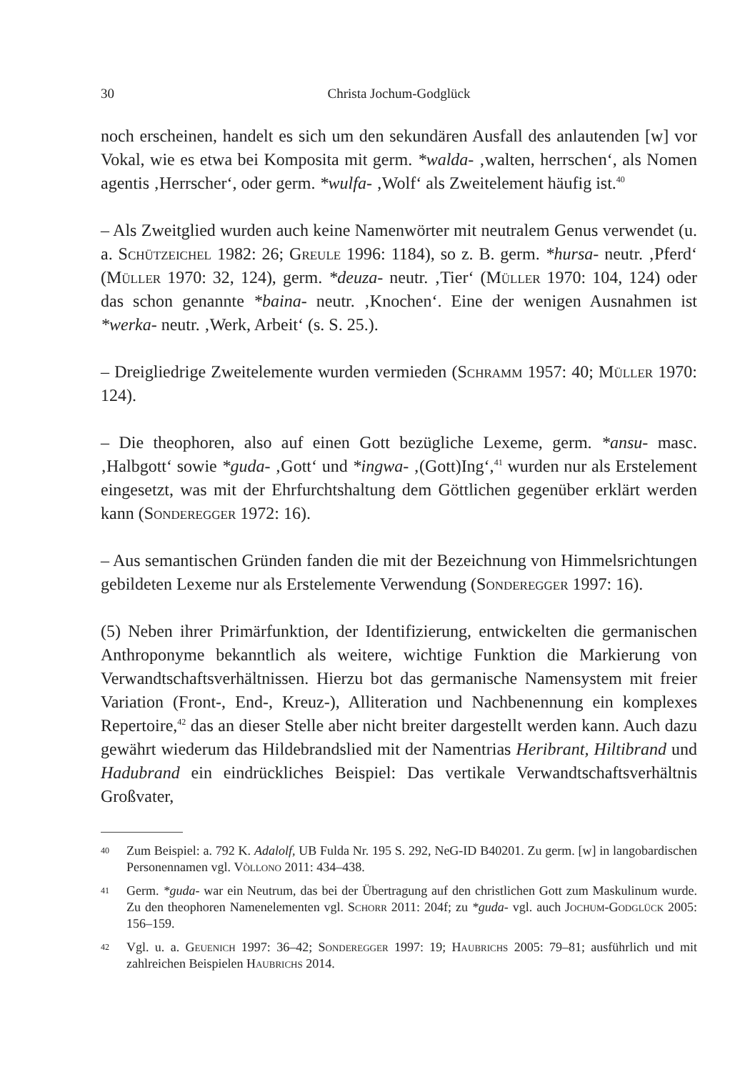30 Christa Jochum-Godglück
noch erscheinen, handelt es sich um den sekundären Ausfall des anlautenden [w] vor Vokal, wie es etwa bei Komposita mit germ. *walda- ‚walten, herrschen‘, als Nomen agentis ‚Herrscher‘, oder germ. *wulfa- ‚Wolf‘ als Zweitelement häufig ist.<sup>40</sup>
– Als Zweitglied wurden auch keine Namenwörter mit neutralem Genus verwendet (u. a. Schützeichel 1982: 26; Greule 1996: 1184), so z. B. germ. *hursa- neutr. ‚Pferd‘ (Müller 1970: 32, 124), germ. *deuza- neutr. ‚Tier‘ (Müller 1970: 104, 124) oder das schon genannte *baina- neutr. ‚Knochen‘. Eine der wenigen Ausnahmen ist *werka- neutr. ‚Werk, Arbeit‘ (s. S. 25.).
– Dreigliedrige Zweitelemente wurden vermieden (Schramm 1957: 40; Müller 1970: 124).
– Die theophoren, also auf einen Gott bezügliche Lexeme, germ. *ansu- masc. ‚Halbgott‘ sowie *guda- ‚Gott‘ und *ingwa- ‚(Gott)Ing‘,<sup>41</sup> wurden nur als Erstelement eingesetzt, was mit der Ehrfurchtshaltung dem Göttlichen gegenüber erklärt werden kann (Sonderegger 1972: 16).
– Aus semantischen Gründen fanden die mit der Bezeichnung von Himmelsrichtungen gebildeten Lexeme nur als Erstelemente Verwendung (Sonderegger 1997: 16).
(5) Neben ihrer Primärfunktion, der Identifizierung, entwickelten die germanischen Anthroponyme bekanntlich als weitere, wichtige Funktion die Markierung von Verwandtschaftsverhältnissen. Hierzu bot das germanische Namensystem mit freier Variation (Front-, End-, Kreuz-), Alliteration und Nachbenennung ein komplexes Repertoire,<sup>42</sup> das an dieser Stelle aber nicht breiter dargestellt werden kann. Auch dazu gewährt wiederum das Hildebrandslied mit der Namentrias Heribrant, Hiltibrand und Hadubrand ein eindrückliches Beispiel: Das vertikale Verwandtschaftsverhältnis Großvater,
40 Zum Beispiel: a. 792 K. Adalolf, UB Fulda Nr. 195 S. 292, NeG-ID B40201. Zu germ. [w] in langobardischen Personennamen vgl. Vòllono 2011: 434–438.
41 Germ. *guda- war ein Neutrum, das bei der Übertragung auf den christlichen Gott zum Maskulinum wurde. Zu den theophoren Namenelementen vgl. Schorr 2011: 204f; zu *guda- vgl. auch Jochum-Godglück 2005: 156–159.
42 Vgl. u. a. Geuenich 1997: 36–42; Sonderegger 1997: 19; Haubrichs 2005: 79–81; ausführlich und mit zahlreichen Beispielen Haubrichs 2014.